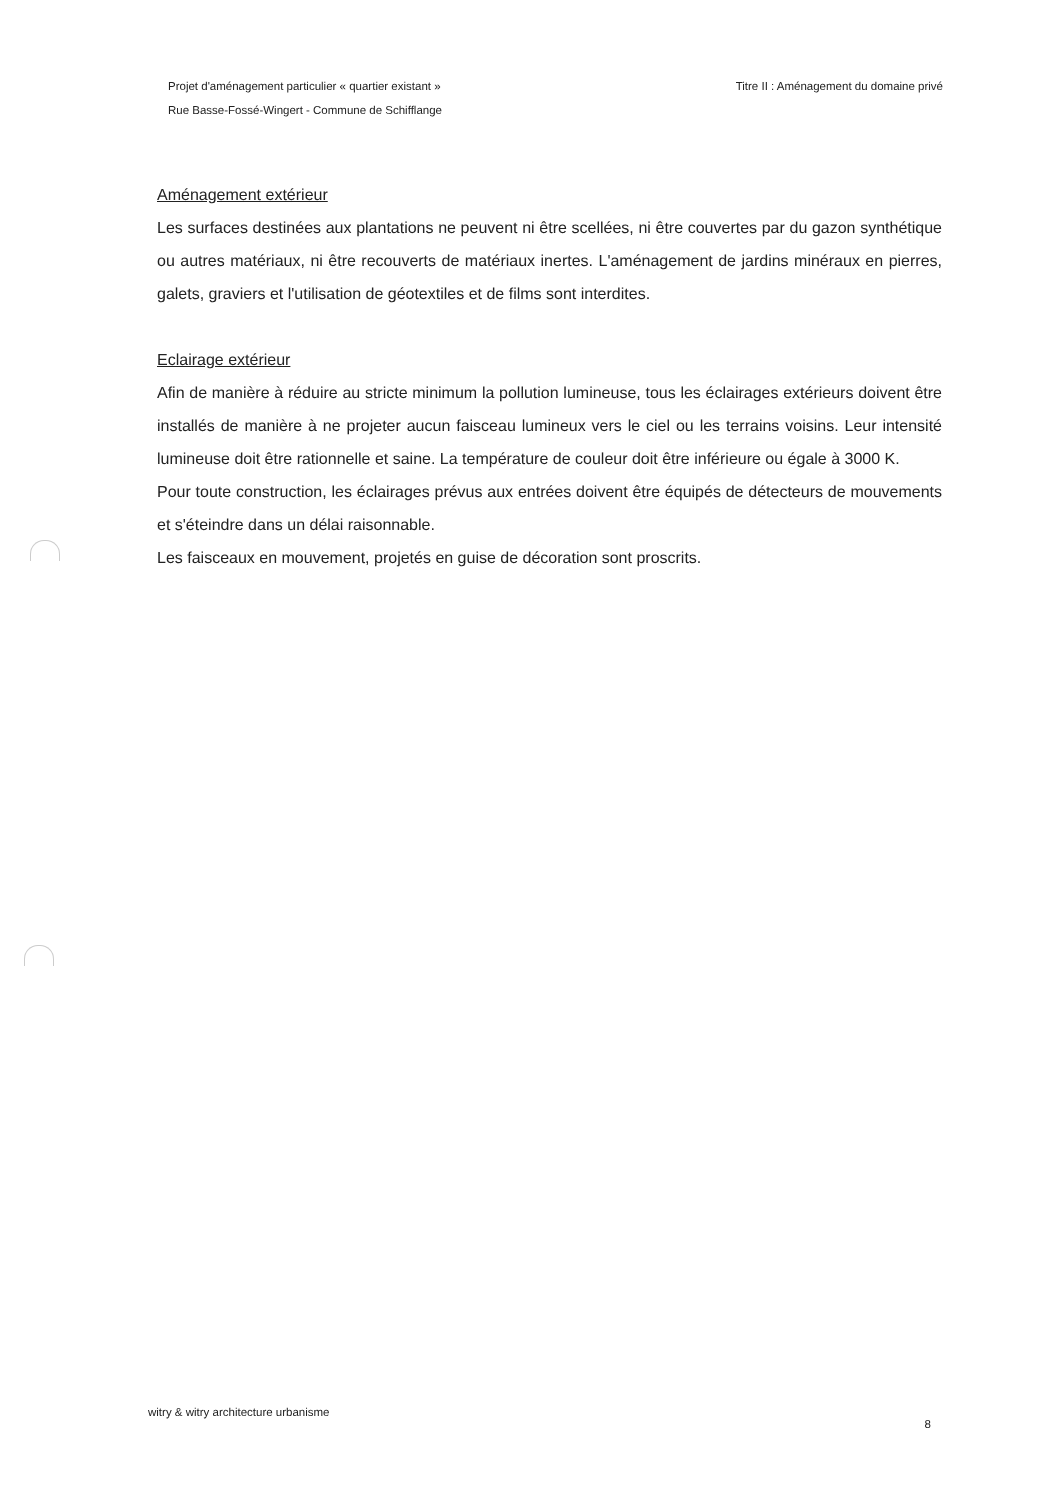Projet d'aménagement particulier « quartier existant »
Rue Basse-Fossé-Wingert - Commune de Schifflange
Titre II : Aménagement du domaine privé
Aménagement extérieur
Les surfaces destinées aux plantations ne peuvent ni être scellées, ni être couvertes par du gazon synthétique ou autres matériaux, ni être recouverts de matériaux inertes. L'aménagement de jardins minéraux en pierres, galets, graviers et l'utilisation de géotextiles et de films sont interdites.
Eclairage extérieur
Afin de manière à réduire au stricte minimum la pollution lumineuse, tous les éclairages extérieurs doivent être installés de manière à ne projeter aucun faisceau lumineux vers le ciel ou les terrains voisins. Leur intensité lumineuse doit être rationnelle et saine. La température de couleur doit être inférieure ou égale à 3000 K.
Pour toute construction, les éclairages prévus aux entrées doivent être équipés de détecteurs de mouvements et s'éteindre dans un délai raisonnable.
Les faisceaux en mouvement, projetés en guise de décoration sont proscrits.
witry & witry architecture urbanisme 8